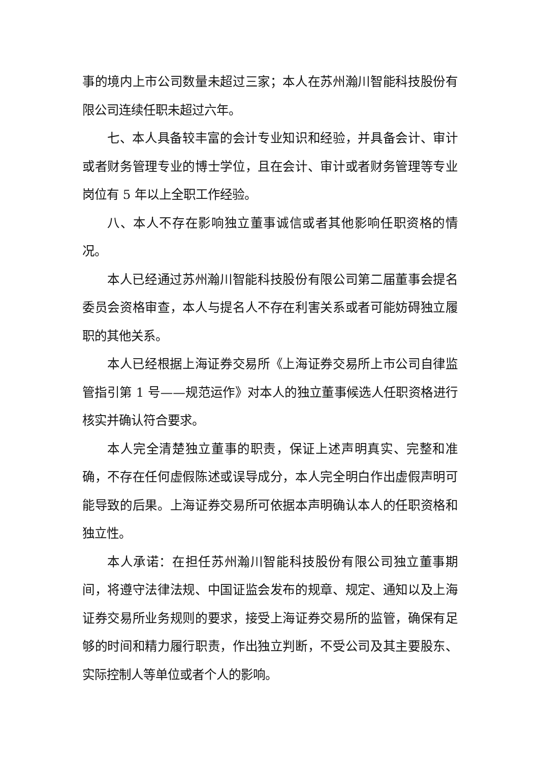事的境内上市公司数量未超过三家；本人在苏州瀚川智能科技股份有限公司连续任职未超过六年。
七、本人具备较丰富的会计专业知识和经验，并具备会计、审计或者财务管理专业的博士学位，且在会计、审计或者财务管理等专业岗位有 5 年以上全职工作经验。
八、本人不存在影响独立董事诚信或者其他影响任职资格的情况。
本人已经通过苏州瀚川智能科技股份有限公司第二届董事会提名委员会资格审查，本人与提名人不存在利害关系或者可能妨碍独立履职的其他关系。
本人已经根据上海证券交易所《上海证券交易所上市公司自律监管指引第 1 号——规范运作》对本人的独立董事候选人任职资格进行核实并确认符合要求。
本人完全清楚独立董事的职责，保证上述声明真实、完整和准确，不存在任何虚假陈述或误导成分，本人完全明白作出虚假声明可能导致的后果。上海证券交易所可依据本声明确认本人的任职资格和独立性。
本人承诺：在担任苏州瀚川智能科技股份有限公司独立董事期间，将遵守法律法规、中国证监会发布的规章、规定、通知以及上海证券交易所业务规则的要求，接受上海证券交易所的监管，确保有足够的时间和精力履行职责，作出独立判断，不受公司及其主要股东、实际控制人等单位或者个人的影响。